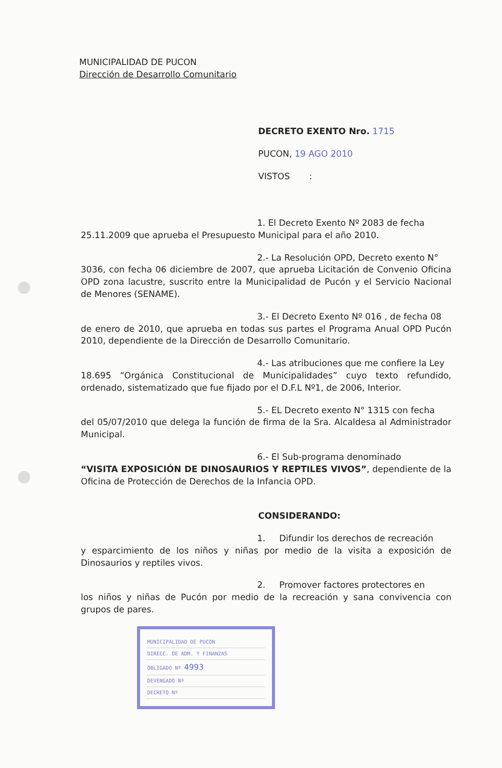MUNICIPALIDAD DE PUCON
Dirección de Desarrollo Comunitario
DECRETO EXENTO Nro. 1715
PUCON, 19 AGO 2010
VISTOS :
1. El Decreto Exento Nº 2083 de fecha
25.11.2009 que aprueba el Presupuesto Municipal para el año 2010.
2.- La Resolución OPD, Decreto exento N°
3036, con fecha 06 diciembre de 2007, que aprueba Licitación de Convenio Oficina OPD zona lacustre, suscrito entre la Municipalidad de Pucón y el Servicio Nacional de Menores (SENAME).
3.- El Decreto Exento Nº 016 , de fecha 08
de enero de 2010, que aprueba en todas sus partes el Programa Anual OPD Pucón 2010, dependiente de la Dirección de Desarrollo Comunitario.
4.- Las atribuciones que me confiere la Ley
18.695 “Orgánica Constitucional de Municipalidades” cuyo texto refundido, ordenado, sistematizado que fue fijado por el D.F.L Nº1, de 2006, Interior.
5.- EL Decreto exento N° 1315 con fecha
del 05/07/2010 que delega la función de firma de la Sra. Alcaldesa al Administrador Municipal.
6.- El Sub-programa denominado
“VISITA EXPOSICIÓN DE DINOSAURIOS Y REPTILES VIVOS”, dependiente de la Oficina de Protección de Derechos de la Infancia OPD.
CONSIDERANDO:
1. Difundir los derechos de recreación
y esparcimiento de los niños y niñas por medio de la visita a exposición de Dinosaurios y reptiles vivos.
2. Promover factores protectores en
los niños y niñas de Pucón por medio de la recreación y sana convivencia con grupos de pares.
MUNICIPALIDAD DE PUCON
DIRECC. DE ADM. Y FINANZAS
OBLIGADO Nº 4993
DEVENGADO Nº
DECRETO Nº